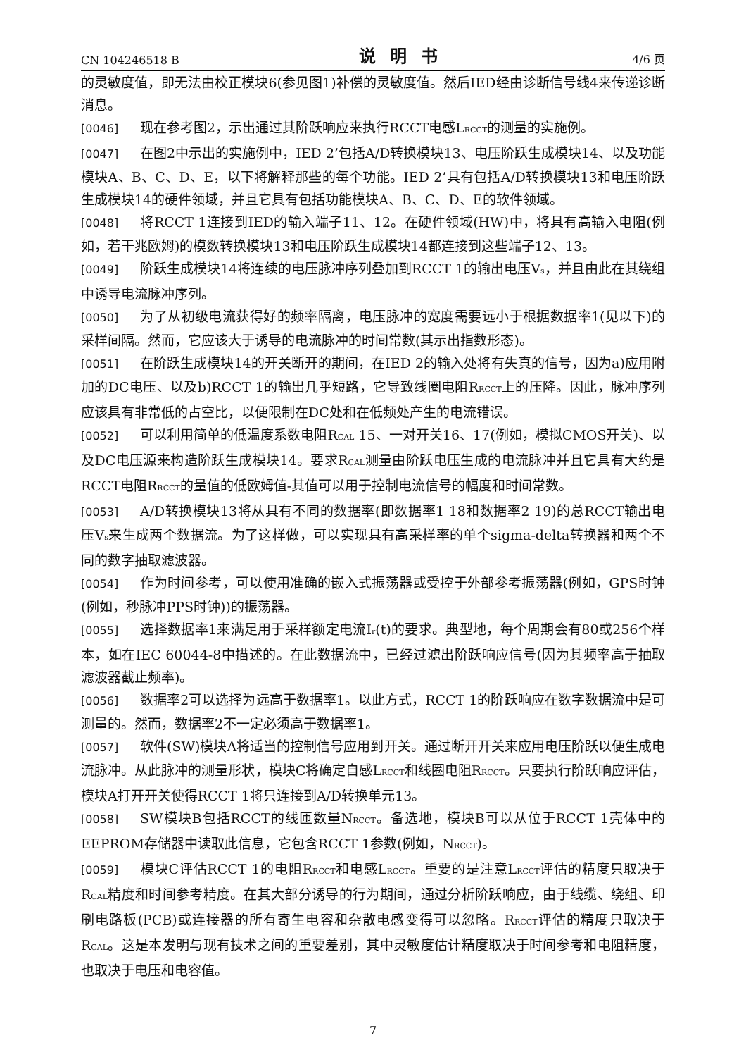CN 104246518 B 说明书 4/6 页
的灵敏度值，即无法由校正模块6(参见图1)补偿的灵敏度值。然后IED经由诊断信号线4来传递诊断消息。
[0046] 现在参考图2，示出通过其阶跃响应来执行RCCT电感L<sub>RCCT</sub>的测量的实施例。
[0047] 在图2中示出的实施例中，IED 2’包括A/D转换模块13、电压阶跃生成模块14、以及功能模块A、B、C、D、E，以下将解释那些的每个功能。IED 2’具有包括A/D转换模块13和电压阶跃生成模块14的硬件领域，并且它具有包括功能模块A、B、C、D、E的软件领域。
[0048] 将RCCT 1连接到IED的输入端子11、12。在硬件领域(HW)中，将具有高输入电阻(例如，若干兆欧姆)的模数转换模块13和电压阶跃生成模块14都连接到这些端子12、13。
[0049] 阶跃生成模块14将连续的电压脉冲序列叠加到RCCT 1的输出电压V<sub>s</sub>，并且由此在其绕组中诱导电流脉冲序列。
[0050] 为了从初级电流获得好的频率隔离，电压脉冲的宽度需要远小于根据数据率1(见以下)的采样间隔。然而，它应该大于诱导的电流脉冲的时间常数(其示出指数形态)。
[0051] 在阶跃生成模块14的开关断开的期间，在IED 2的输入处将有失真的信号，因为a)应用附加的DC电压、以及b)RCCT 1的输出几乎短路，它导致线圈电阻R<sub>RCCT</sub>上的压降。因此，脉冲序列应该具有非常低的占空比，以便限制在DC处和在低频处产生的电流错误。
[0052] 可以利用简单的低温度系数电阻R<sub>CAL</sub> 15、一对开关16、17(例如，模拟CMOS开关)、以及DC电压源来构造阶跃生成模块14。要求R<sub>CAL</sub>测量由阶跃电压生成的电流脉冲并且它具有大约是RCCT电阻R<sub>RCCT</sub>的量值的低欧姆值-其值可以用于控制电流信号的幅度和时间常数。
[0053] A/D转换模块13将从具有不同的数据率(即数据率1 18和数据率2 19)的总RCCT输出电压V<sub>s</sub>来生成两个数据流。为了这样做，可以实现具有高采样率的单个sigma-delta转换器和两个不同的数字抽取滤波器。
[0054] 作为时间参考，可以使用准确的嵌入式振荡器或受控于外部参考振荡器(例如，GPS时钟(例如，秒脉冲PPS时钟))的振荡器。
[0055] 选择数据率1来满足用于采样额定电流I<sub>r</sub>(t)的要求。典型地，每个周期会有80或256个样本，如在IEC 60044-8中描述的。在此数据流中，已经过滤出阶跃响应信号(因为其频率高于抽取滤波器截止频率)。
[0056] 数据率2可以选择为远高于数据率1。以此方式，RCCT 1的阶跃响应在数字数据流中是可测量的。然而，数据率2不一定必须高于数据率1。
[0057] 软件(SW)模块A将适当的控制信号应用到开关。通过断开开关来应用电压阶跃以便生成电流脉冲。从此脉冲的测量形状，模块C将确定自感L<sub>RCCT</sub>和线圈电阻R<sub>RCCT</sub>。只要执行阶跃响应评估，模块A打开开关使得RCCT 1将只连接到A/D转换单元13。
[0058] SW模块B包括RCCT的线匝数量N<sub>RCCT</sub>。备选地，模块B可以从位于RCCT 1壳体中的EEPROM存储器中读取此信息，它包含RCCT 1参数(例如，N<sub>RCCT</sub>)。
[0059] 模块C评估RCCT 1的电阻R<sub>RCCT</sub>和电感L<sub>RCCT</sub>。重要的是注意L<sub>RCCT</sub>评估的精度只取决于R<sub>CAL</sub>精度和时间参考精度。在其大部分诱导的行为期间，通过分析阶跃响应，由于线缆、绕组、印刷电路板(PCB)或连接器的所有寄生电容和杂散电感变得可以忽略。R<sub>RCCT</sub>评估的精度只取决于R<sub>CAL</sub>。这是本发明与现有技术之间的重要差别，其中灵敏度估计精度取决于时间参考和电阻精度，也取决于电压和电容值。
7